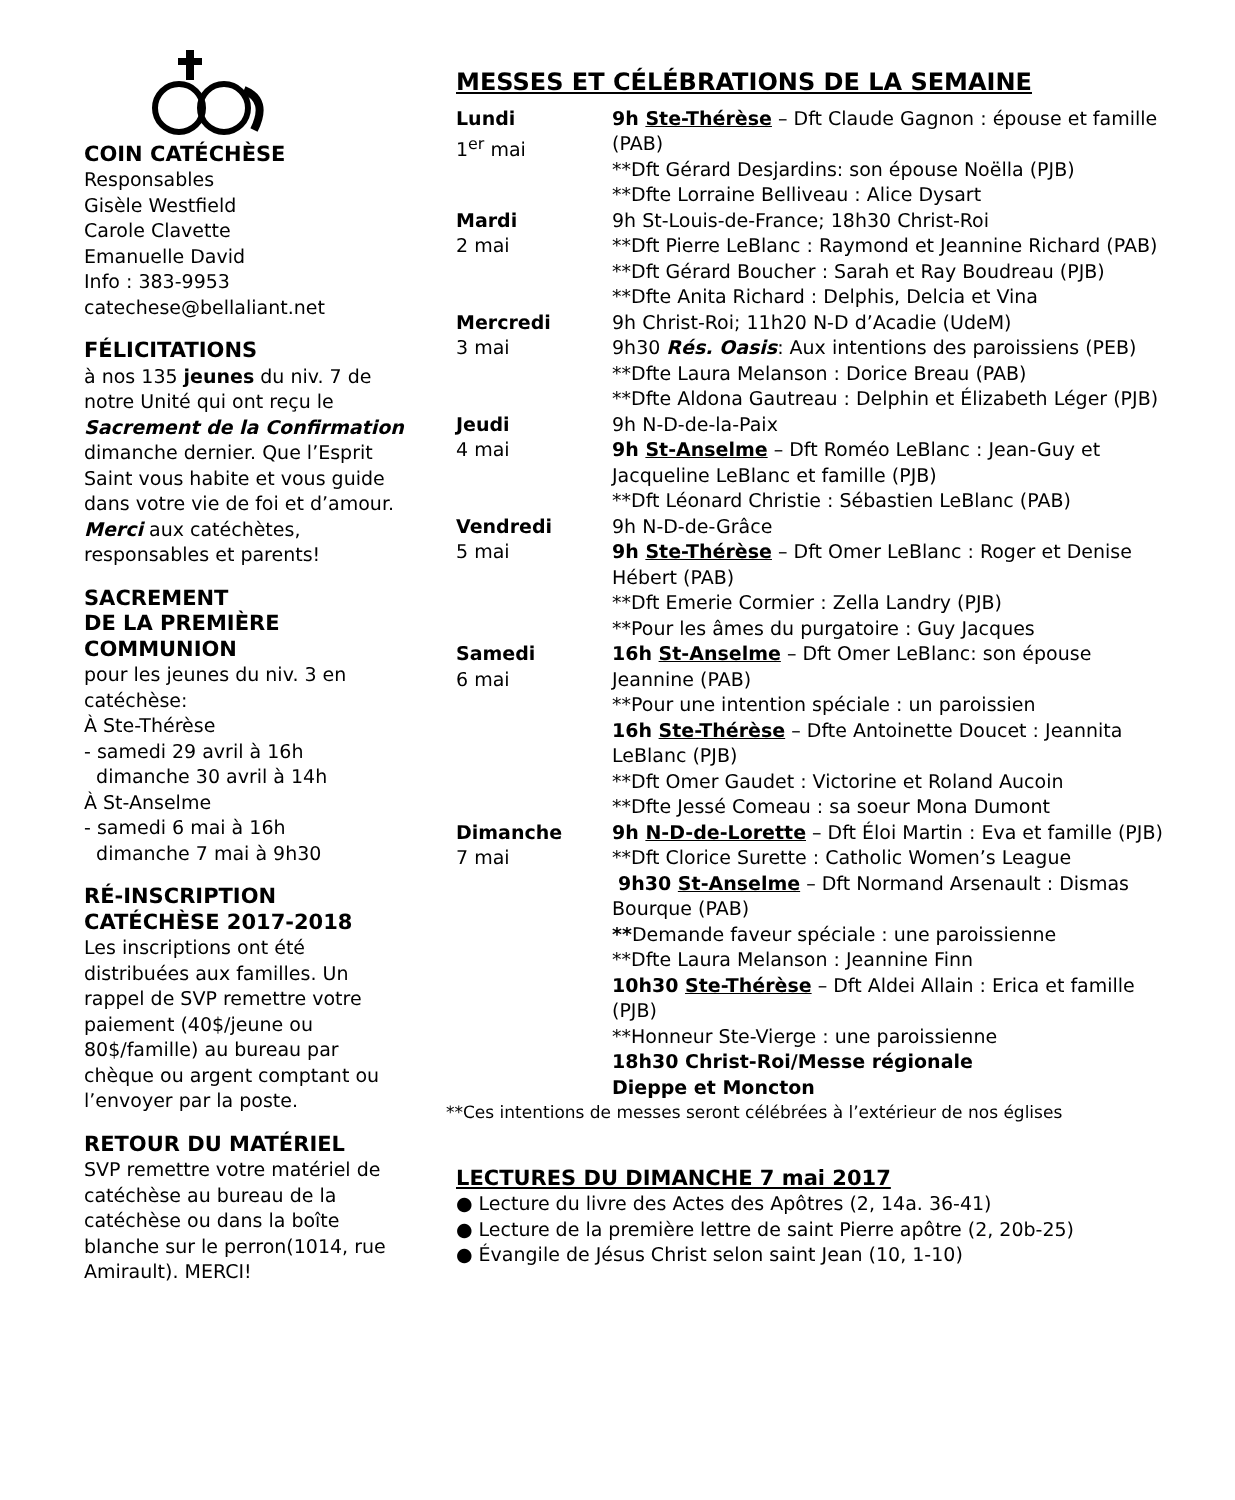COIN CATÉCHÈSE
Responsables
Gisèle Westfield
Carole Clavette
Emanuelle David
Info : 383-9953
catechese@bellaliant.net
FÉLICITATIONS
à nos 135 jeunes du niv. 7 de notre Unité qui ont reçu le Sacrement de la Confirmation dimanche dernier. Que l’Esprit Saint vous habite et vous guide dans votre vie de foi et d’amour. Merci aux catéchètes, responsables et parents!
SACREMENT
DE LA PREMIÈRE
COMMUNION
pour les jeunes du niv. 3 en catéchèse:
À Ste-Thérèse
- samedi 29 avril à 16h
dimanche 30 avril à 14h
À St-Anselme
- samedi 6 mai à 16h
dimanche 7 mai à 9h30
RÉ-INSCRIPTION CATÉCHÈSE 2017-2018
Les inscriptions ont été distribuées aux familles. Un rappel de SVP remettre votre paiement (40$/jeune ou 80$/famille) au bureau par chèque ou argent comptant ou l’envoyer par la poste.
RETOUR DU MATÉRIEL
SVP remettre votre matériel de catéchèse au bureau de la catéchèse ou dans la boîte blanche sur le perron(1014, rue Amirault). MERCI!
MESSES ET CÉLÉBRATIONS DE LA SEMAINE
| Lundi 1<sup>er</sup> mai | 9h Ste-Thérèse – Dft Claude Gagnon : épouse et famille (PAB) **Dft Gérard Desjardins: son épouse Noëlla (PJB) **Dfte Lorraine Belliveau : Alice Dysart |
| Mardi 2 mai | 9h St-Louis-de-France; 18h30 Christ-Roi **Dft Pierre LeBlanc : Raymond et Jeannine Richard (PAB) **Dft Gérard Boucher : Sarah et Ray Boudreau (PJB) **Dfte Anita Richard : Delphis, Delcia et Vina |
| Mercredi 3 mai | 9h Christ-Roi; 11h20 N-D d’Acadie (UdeM) 9h30 Rés. Oasis : Aux intentions des paroissiens (PEB) **Dfte Laura Melanson : Dorice Breau (PAB) **Dfte Aldona Gautreau : Delphin et Élizabeth Léger (PJB) |
| Jeudi 4 mai | 9h N-D-de-la-Paix 9h St-Anselme – Dft Roméo LeBlanc : Jean-Guy et Jacqueline LeBlanc et famille (PJB) **Dft Léonard Christie : Sébastien LeBlanc (PAB) |
| Vendredi 5 mai | 9h N-D-de-Grâce 9h Ste-Thérèse – Dft Omer LeBlanc : Roger et Denise Hébert (PAB) **Dft Emerie Cormier : Zella Landry (PJB) **Pour les âmes du purgatoire : Guy Jacques |
| Samedi 6 mai | 16h St-Anselme – Dft Omer LeBlanc: son épouse Jeannine (PAB) **Pour une intention spéciale : un paroissien 16h Ste-Thérèse – Dfte Antoinette Doucet : Jeannita LeBlanc (PJB) **Dft Omer Gaudet : Victorine et Roland Aucoin **Dfte Jessé Comeau : sa soeur Mona Dumont |
| Dimanche 7 mai | 9h N-D-de-Lorette – Dft Éloi Martin : Eva et famille (PJB) **Dft Clorice Surette : Catholic Women’s League 9h30 St-Anselme – Dft Normand Arsenault : Dismas Bourque (PAB) ** Demande faveur spéciale : une paroissienne **Dfte Laura Melanson : Jeannine Finn 10h30 Ste-Thérèse – Dft Aldei Allain : Erica et famille (PJB) **Honneur Ste-Vierge : une paroissienne 18h30 Christ-Roi/Messe régionale Dieppe et Moncton |
**Ces intentions de messes seront célébrées à l’extérieur de nos églises
LECTURES DU DIMANCHE 7 mai 2017
● Lecture du livre des Actes des Apôtres (2, 14a. 36-41)
● Lecture de la première lettre de saint Pierre apôtre (2, 20b-25)
● Évangile de Jésus Christ selon saint Jean (10, 1-10)